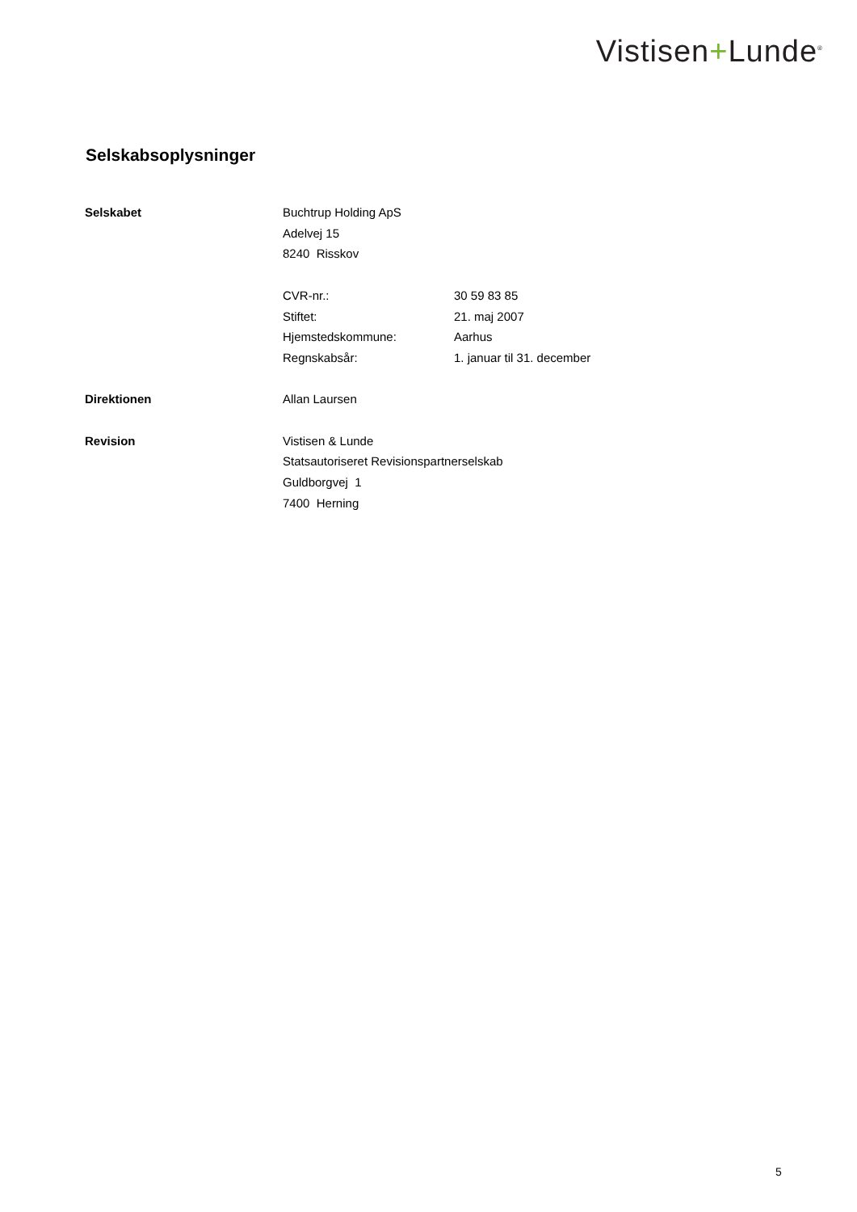Vistisen+Lunde<sup>®</sup>
Selskabsoplysninger
Selskabet Buchtrup Holding ApS
Adelvej 15
8240 Risskov
CVR-nr.: 30 59 83 85
Stiftet: 21. maj 2007
Hjemstedskommune: Aarhus
Regnskabsår: 1. januar til 31. december
Direktionen Allan Laursen
Revision Vistisen & Lunde
Statsautoriseret Revisionspartnerselskab
Guldborgvej 1
7400 Herning
5